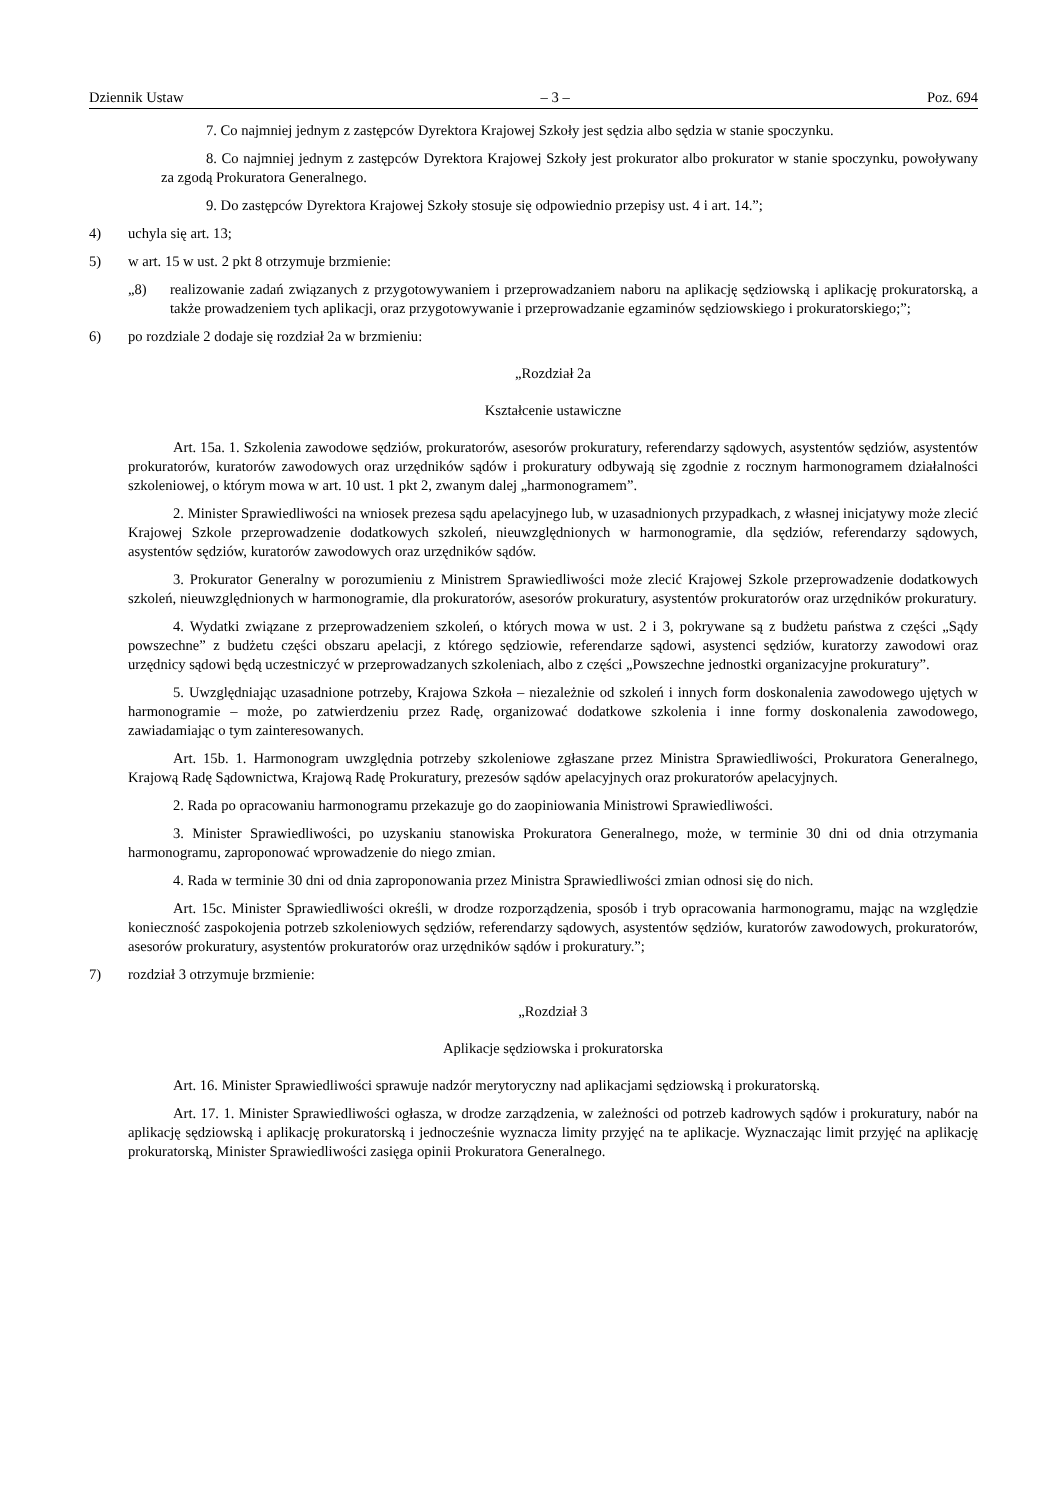Dziennik Ustaw – 3 – Poz. 694
7. Co najmniej jednym z zastępców Dyrektora Krajowej Szkoły jest sędzia albo sędzia w stanie spoczynku.
8. Co najmniej jednym z zastępców Dyrektora Krajowej Szkoły jest prokurator albo prokurator w stanie spoczynku, powoływany za zgodą Prokuratora Generalnego.
9. Do zastępców Dyrektora Krajowej Szkoły stosuje się odpowiednio przepisy ust. 4 i art. 14.”;
4) uchyla się art. 13;
5) w art. 15 w ust. 2 pkt 8 otrzymuje brzmienie:
„8) realizowanie zadań związanych z przygotowywaniem i przeprowadzaniem naboru na aplikację sędziowską i aplikację prokuratorską, a także prowadzeniem tych aplikacji, oraz przygotowywanie i przeprowadzanie egzaminów sędziowskiego i prokuratorskiego;”;
6) po rozdziale 2 dodaje się rozdział 2a w brzmieniu:
„Rozdział 2a
Kształcenie ustawiczne
Art. 15a. 1. Szkolenia zawodowe sędziów, prokuratorów, asesorów prokuratury, referendarzy sądowych, asystentów sędziów, asystentów prokuratorów, kuratorów zawodowych oraz urzędników sądów i prokuratury odbywają się zgodnie z rocznym harmonogramem działalności szkoleniowej, o którym mowa w art. 10 ust. 1 pkt 2, zwanym dalej „harmonogramem”.
2. Minister Sprawiedliwości na wniosek prezesa sądu apelacyjnego lub, w uzasadnionych przypadkach, z własnej inicjatywy może zlecić Krajowej Szkole przeprowadzenie dodatkowych szkoleń, nieuwzględnionych w harmonogramie, dla sędziów, referendarzy sądowych, asystentów sędziów, kuratorów zawodowych oraz urzędników sądów.
3. Prokurator Generalny w porozumieniu z Ministrem Sprawiedliwości może zlecić Krajowej Szkole przeprowadzenie dodatkowych szkoleń, nieuwzględnionych w harmonogramie, dla prokuratorów, asesorów prokuratury, asystentów prokuratorów oraz urzędników prokuratury.
4. Wydatki związane z przeprowadzeniem szkoleń, o których mowa w ust. 2 i 3, pokrywane są z budżetu państwa z części „Sądy powszechne” z budżetu części obszaru apelacji, z którego sędziowie, referendarze sądowi, asystenci sędziów, kuratorzy zawodowi oraz urzędnicy sądowi będą uczestniczyć w przeprowadzanych szkoleniach, albo z części „Powszechne jednostki organizacyjne prokuratury”.
5. Uwzględniając uzasadnione potrzeby, Krajowa Szkoła – niezależnie od szkoleń i innych form doskonalenia zawodowego ujętych w harmonogramie – może, po zatwierdzeniu przez Radę, organizować dodatkowe szkolenia i inne formy doskonalenia zawodowego, zawiadamiając o tym zainteresowanych.
Art. 15b. 1. Harmonogram uwzględnia potrzeby szkoleniowe zgłaszane przez Ministra Sprawiedliwości, Prokuratora Generalnego, Krajową Radę Sądownictwa, Krajową Radę Prokuratury, prezesów sądów apelacyjnych oraz prokuratorów apelacyjnych.
2. Rada po opracowaniu harmonogramu przekazuje go do zaopiniowania Ministrowi Sprawiedliwości.
3. Minister Sprawiedliwości, po uzyskaniu stanowiska Prokuratora Generalnego, może, w terminie 30 dni od dnia otrzymania harmonogramu, zaproponować wprowadzenie do niego zmian.
4. Rada w terminie 30 dni od dnia zaproponowania przez Ministra Sprawiedliwości zmian odnosi się do nich.
Art. 15c. Minister Sprawiedliwości określi, w drodze rozporządzenia, sposób i tryb opracowania harmonogramu, mając na względzie konieczność zaspokojenia potrzeb szkoleniowych sędziów, referendarzy sądowych, asystentów sędziów, kuratorów zawodowych, prokuratorów, asesorów prokuratury, asystentów prokuratorów oraz urzędników sądów i prokuratury.”;
7) rozdział 3 otrzymuje brzmienie:
„Rozdział 3
Aplikacje sędziowska i prokuratorska
Art. 16. Minister Sprawiedliwości sprawuje nadzór merytoryczny nad aplikacjami sędziowską i prokuratorską.
Art. 17. 1. Minister Sprawiedliwości ogłasza, w drodze zarządzenia, w zależności od potrzeb kadrowych sądów i prokuratury, nabór na aplikację sędziowską i aplikację prokuratorską i jednocześnie wyznacza limity przyjęć na te aplikacje. Wyznaczając limit przyjęć na aplikację prokuratorską, Minister Sprawiedliwości zasięga opinii Prokuratora Generalnego.